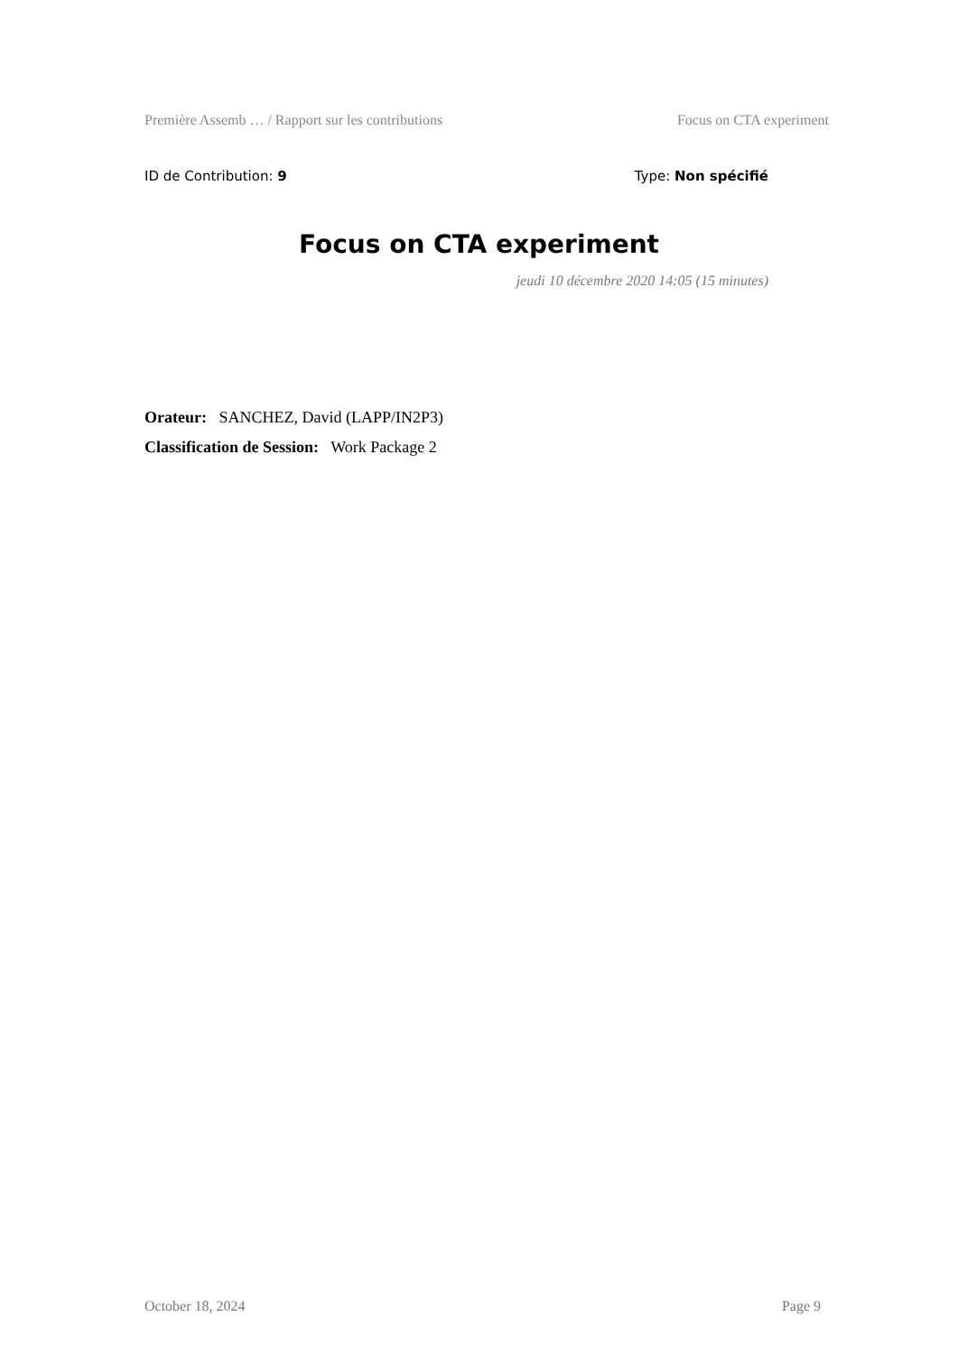Première Assemb … / Rapport sur les contributions Focus on CTA experiment
ID de Contribution: 9 Type: Non spécifié
Focus on CTA experiment
jeudi 10 décembre 2020 14:05 (15 minutes)
Orateur: SANCHEZ, David (LAPP/IN2P3)
Classification de Session: Work Package 2
October 18, 2024 Page 9